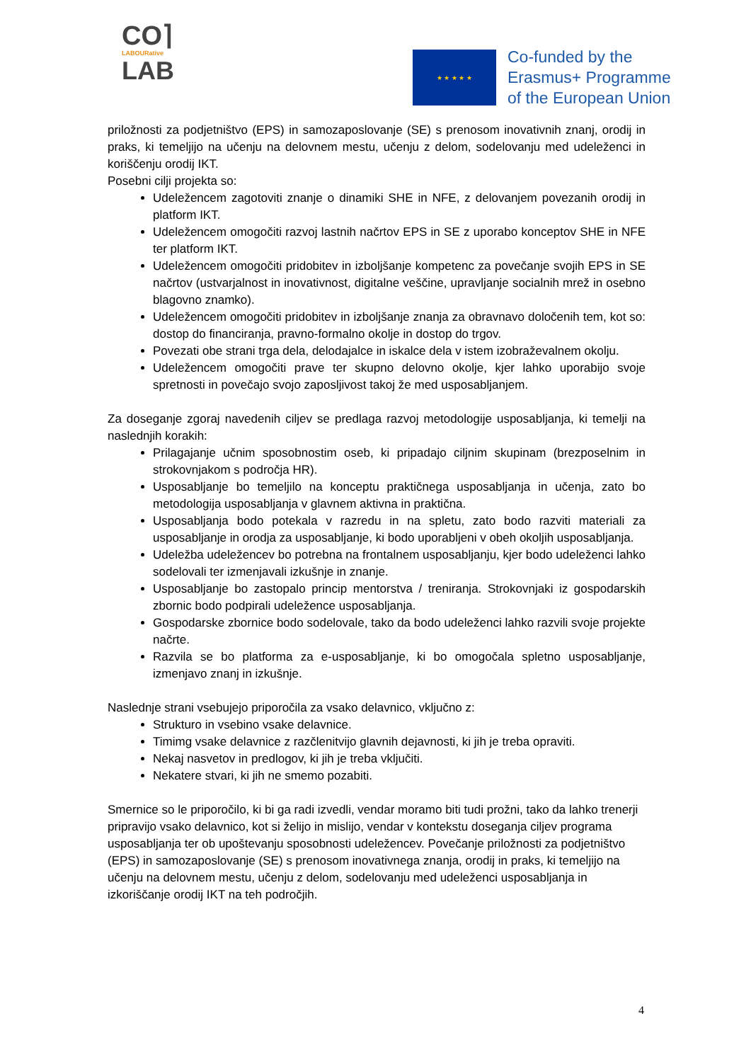CO⌉
LABOURative
LAB
★ ★ ★ ★ ★
Co-funded by the
Erasmus+ Programme
of the European Union
priložnosti za podjetništvo (EPS) in samozaposlovanje (SE) s prenosom inovativnih znanj, orodij in praks, ki temeljijo na učenju na delovnem mestu, učenju z delom, sodelovanju med udeleženci in koriščenju orodij IKT.
Posebni cilji projekta so:
Udeležencem zagotoviti znanje o dinamiki SHE in NFE, z delovanjem povezanih orodij in platform IKT.
Udeležencem omogočiti razvoj lastnih načrtov EPS in SE z uporabo konceptov SHE in NFE ter platform IKT.
Udeležencem omogočiti pridobitev in izboljšanje kompetenc za povečanje svojih EPS in SE načrtov (ustvarjalnost in inovativnost, digitalne veščine, upravljanje socialnih mrež in osebno blagovno znamko).
Udeležencem omogočiti pridobitev in izboljšanje znanja za obravnavo določenih tem, kot so: dostop do financiranja, pravno-formalno okolje in dostop do trgov.
Povezati obe strani trga dela, delodajalce in iskalce dela v istem izobraževalnem okolju.
Udeležencem omogočiti prave ter skupno delovno okolje, kjer lahko uporabijo svoje spretnosti in povečajo svojo zaposljivost takoj že med usposabljanjem.
Za doseganje zgoraj navedenih ciljev se predlaga razvoj metodologije usposabljanja, ki temelji na naslednjih korakih:
Prilagajanje učnim sposobnostim oseb, ki pripadajo ciljnim skupinam (brezposelnim in strokovnjakom s področja HR).
Usposabljanje bo temeljilo na konceptu praktičnega usposabljanja in učenja, zato bo metodologija usposabljanja v glavnem aktivna in praktična.
Usposabljanja bodo potekala v razredu in na spletu, zato bodo razviti materiali za usposabljanje in orodja za usposabljanje, ki bodo uporabljeni v obeh okoljih usposabljanja.
Udeležba udeležencev bo potrebna na frontalnem usposabljanju, kjer bodo udeleženci lahko sodelovali ter izmenjavali izkušnje in znanje.
Usposabljanje bo zastopalo princip mentorstva / treniranja. Strokovnjaki iz gospodarskih zbornic bodo podpirali udeležence usposabljanja.
Gospodarske zbornice bodo sodelovale, tako da bodo udeleženci lahko razvili svoje projekte načrte.
Razvila se bo platforma za e-usposabljanje, ki bo omogočala spletno usposabljanje, izmenjavo znanj in izkušnje.
Naslednje strani vsebujejo priporočila za vsako delavnico, vključno z:
Strukturo in vsebino vsake delavnice.
Timimg vsake delavnice z razčlenitvijo glavnih dejavnosti, ki jih je treba opraviti.
Nekaj nasvetov in predlogov, ki jih je treba vključiti.
Nekatere stvari, ki jih ne smemo pozabiti.
Smernice so le priporočilo, ki bi ga radi izvedli, vendar moramo biti tudi prožni, tako da lahko trenerji pripravijo vsako delavnico, kot si želijo in mislijo, vendar v kontekstu doseganja ciljev programa usposabljanja ter ob upoštevanju sposobnosti udeležencev. Povečanje priložnosti za podjetništvo (EPS) in samozaposlovanje (SE) s prenosom inovativnega znanja, orodij in praks, ki temeljijo na učenju na delovnem mestu, učenju z delom, sodelovanju med udeleženci usposabljanja in izkoriščanje orodij IKT na teh področjih.
4